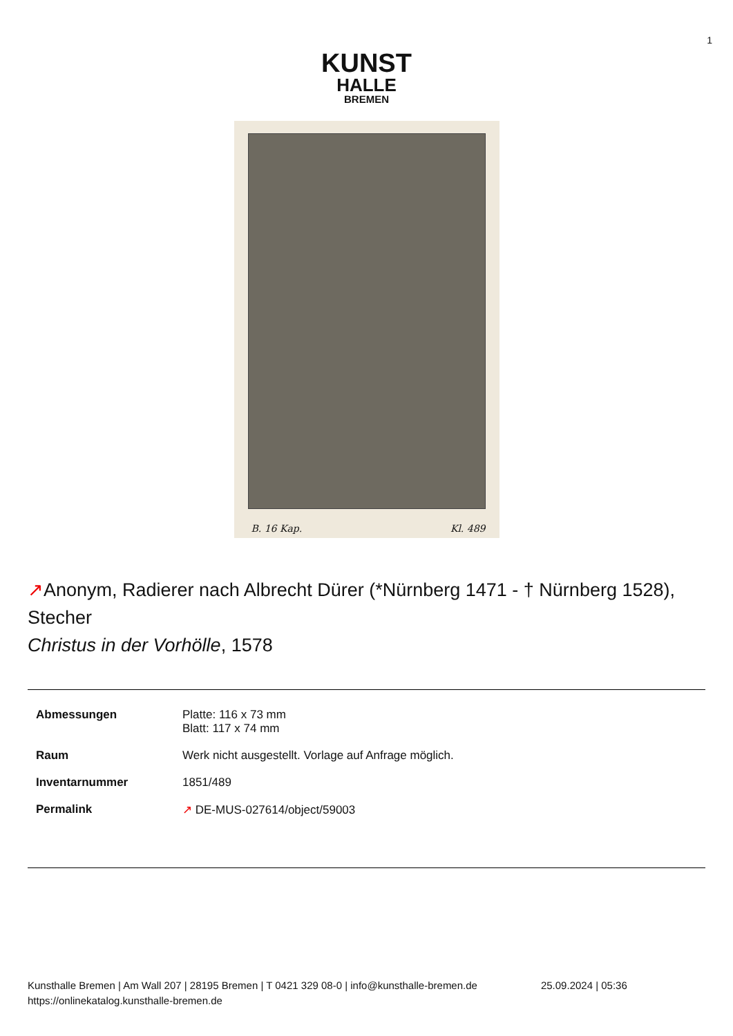1
KUNST
HALLE
BREMEN
B. 16 Kap. Kl. 489
↗Anonym, Radierer nach Albrecht Dürer (*Nürnberg 1471 - † Nürnberg 1528), Stecher
Christus in der Vorhölle, 1578
| Abmessungen | Platte: 116 x 73 mm Blatt: 117 x 74 mm |
| Raum | Werk nicht ausgestellt. Vorlage auf Anfrage möglich. |
| Inventarnummer | 1851/489 |
| Permalink | ↗ DE-MUS-027614/object/59003 |
Kunsthalle Bremen | Am Wall 207 | 28195 Bremen | T 0421 329 08-0 | info@kunsthalle-bremen.de
https://onlinekatalog.kunsthalle-bremen.de
25.09.2024 | 05:36